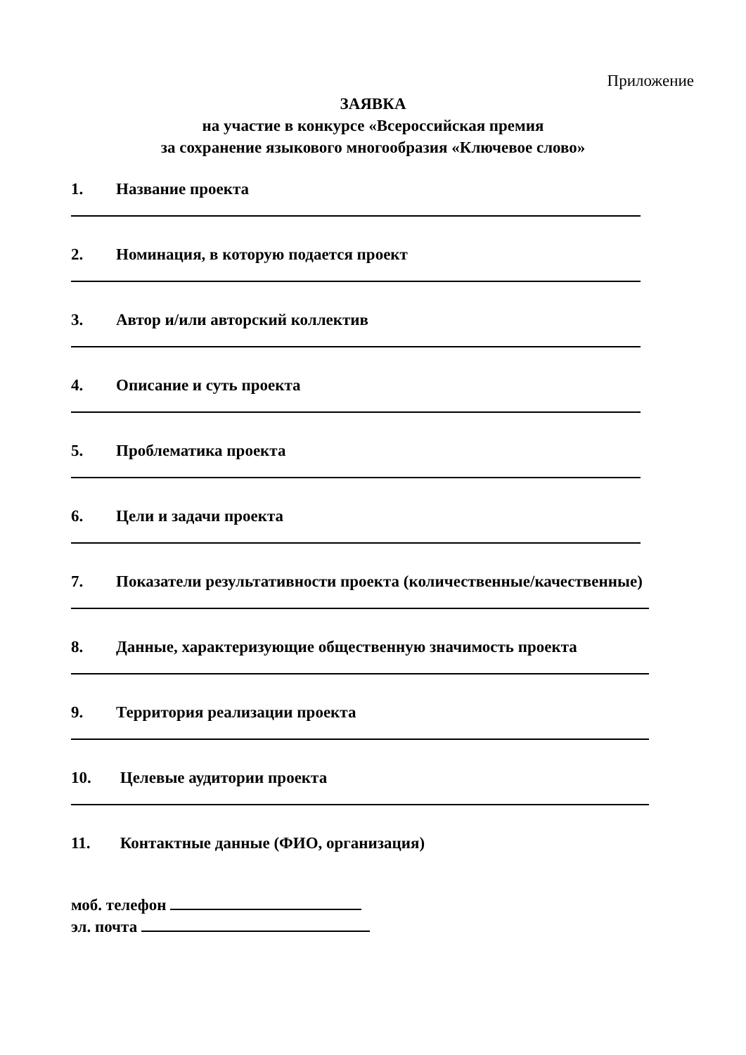Приложение
ЗАЯВКА
на участие в конкурсе «Всероссийская премия
за сохранение языкового многообразия «Ключевое слово»
1. Название проекта
2. Номинация, в которую подается проект
3. Автор и/или авторский коллектив
4. Описание и суть проекта
5. Проблематика проекта
6. Цели и задачи проекта
7. Показатели результативности проекта (количественные/качественные)
8. Данные, характеризующие общественную значимость проекта
9. Территория реализации проекта
10. Целевые аудитории проекта
11. Контактные данные (ФИО, организация)
моб. телефон
эл. почта